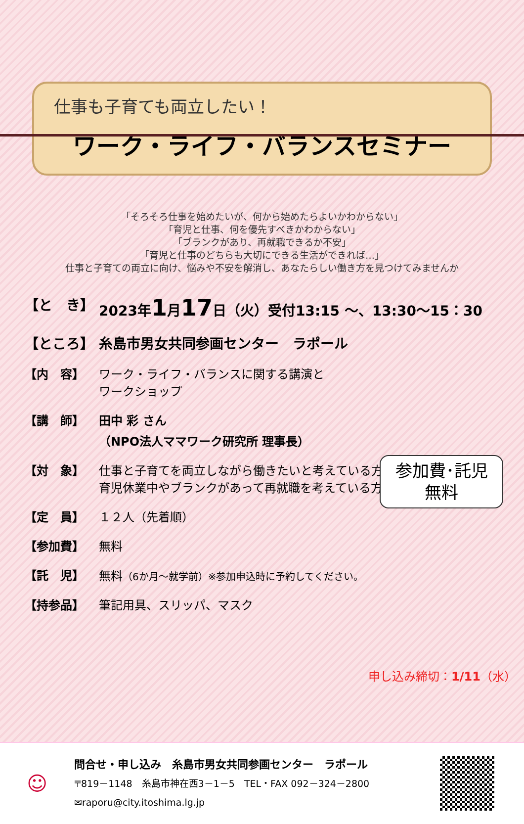仕事も子育ても両立したい！
ワーク・ライフ・バランスセミナー
「そろそろ仕事を始めたいが、何から始めたらよいかわからない」
「育児と仕事、何を優先すべきかわからない」
「ブランクがあり、再就職できるか不安」
「育児と仕事のどちらも大切にできる生活ができれば…」
仕事と子育ての両立に向け、悩みや不安を解消し、あなたらしい働き方を見つけてみませんか
【と　き】 2023年1月17日（火）受付13:15 ～、13:30～15：30
【ところ】 糸島市男女共同参画センター　ラポール
【内　容】 ワーク・ライフ・バランスに関する講演と
ワークショップ
【講　師】 田中 彩 さん
（NPO法人ママワーク研究所 理事長）
【対　象】 仕事と子育てを両立しながら働きたいと考えている方
育児休業中やブランクがあって再就職を考えている方
【定　員】 １２人（先着順）
【参加費】 無料
【託　児】 無料（6か月～就学前）※参加申込時に予約してください。
【持参品】 筆記用具、スリッパ、マスク
参加費･託児
無料
申し込み締切：1/11（水）
☺
問合せ・申し込み　糸島市男女共同参画センター　ラポール
〒819－1148　糸島市神在西3－1－5　TEL・FAX 092－324－2800
✉raporu@city.itoshima.lg.jp